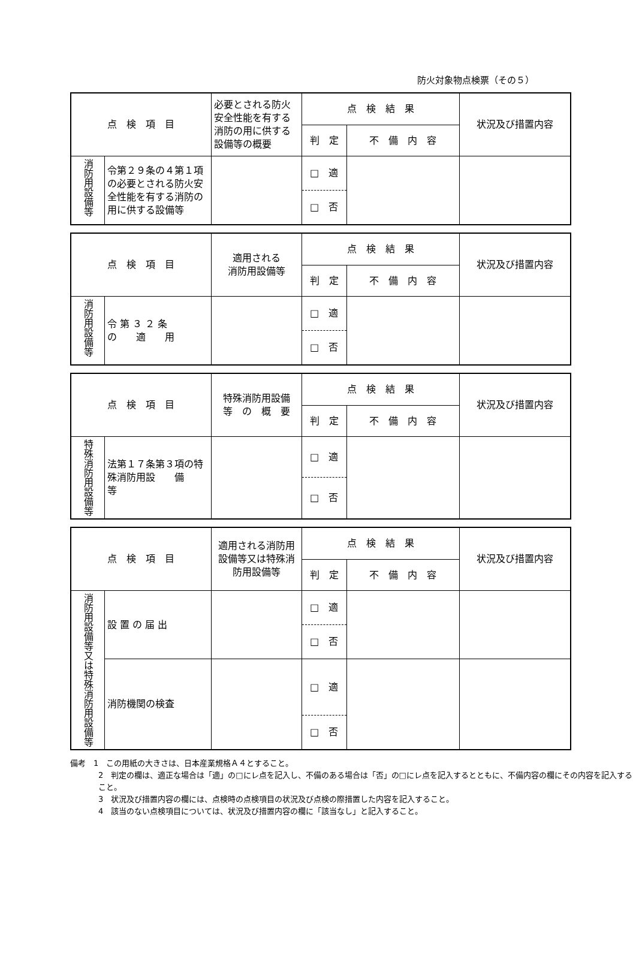防火対象物点検票（その５）
| 点 検 項 目 | | 必要とされる防火安全性能を有する消防の用に供する設備等の概要 | 点 検 結 果 | | 状況及び措置内容 |
| | | | 判 定 | 不 備 内 容 | |
| 消防用設備等 | 令第２９条の４第１項の必要とされる防火安全性能を有する消防の用に供する設備等 | | □ 適 | | |
| | | | □ 否 | | |
| 点 検 項 目 | | 適用される 消防用設備等 | 点 検 結 果 | | 状況及び措置内容 |
| | | | 判 定 | 不 備 内 容 | |
| 消防用設備等 | 令 第 ３ ２ 条 の 適 用 | | □ 適 | | |
| | | | □ 否 | | |
| 点 検 項 目 | | 特殊消防用設備 等 の 概 要 | 点 検 結 果 | | 状況及び措置内容 |
| | | | 判 定 | 不 備 内 容 | |
| 特殊消防用設備等 | 法第１７条第３項の特殊消防用設 備 等 | | □ 適 | | |
| | | | □ 否 | | |
| 点 検 項 目 | | 適用される消防用設備等又は特殊消防用設備等 | 点 検 結 果 | | 状況及び措置内容 |
| | | | 判 定 | 不 備 内 容 | |
| 消防用設備等又は特殊消防用設備等 | 設 置 の 届 出 | | □ 適 | | |
| | | | □ 否 | | |
| | 消防機関の検査 | | □ 適 | | |
| | | | □ 否 | | |
備考　1　この用紙の大きさは、日本産業規格Ａ４とすること。
2　判定の欄は、適正な場合は「適」の□にレ点を記入し、不備のある場合は「否」の□にレ点を記入するとともに、不備内容の欄にその内容を記入すること。
3　状況及び措置内容の欄には、点検時の点検項目の状況及び点検の際措置した内容を記入すること。
4　該当のない点検項目については、状況及び措置内容の欄に「該当なし」と記入すること。